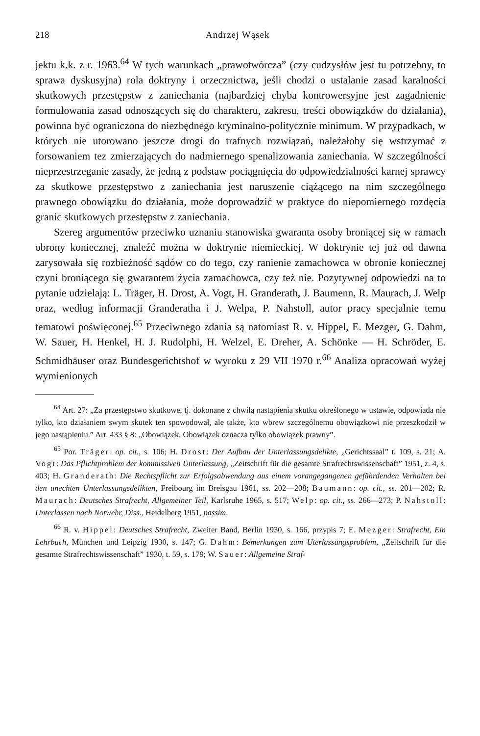218 Andrzej Wąsek
jektu k.k. z r. 1963.<sup>64</sup> W tych warunkach „prawotwórcza” (czy cudzysłów jest tu potrzebny, to sprawa dyskusyjna) rola doktryny i orzecznictwa, jeśli chodzi o ustalanie zasad karalności skutkowych przestępstw z zaniechania (najbardziej chyba kontrowersyjne jest zagadnienie formułowania zasad odnoszących się do charakteru, zakresu, treści obowiązków do działania), powinna być ograniczona do niezbędnego kryminalno-politycznie minimum. W przypadkach, w których nie utorowano jeszcze drogi do trafnych rozwiązań, należałoby się wstrzymać z forsowaniem tez zmierzających do nadmiernego spenalizowania zaniechania. W szczególności nieprzestrzeganie zasady, że jedną z podstaw pociągnięcia do odpowiedzialności karnej sprawcy za skutkowe przestępstwo z zaniechania jest naruszenie ciążącego na nim szczególnego prawnego obowiązku do działania, może doprowadzić w praktyce do niepomiernego rozdęcia granic skutkowych przestępstw z zaniechania.
Szereg argumentów przeciwko uznaniu stanowiska gwaranta osoby broniącej się w ramach obrony koniecznej, znaleźć można w doktrynie niemieckiej. W doktrynie tej już od dawna zarysowała się rozbieżność sądów co do tego, czy ranienie zamachowca w obronie koniecznej czyni broniącego się gwarantem życia zamachowca, czy też nie. Pozytywnej odpowiedzi na to pytanie udzielają: L. Träger, H. Drost, A. Vogt, H. Granderath, J. Baumenn, R. Maurach, J. Welp oraz, według informacji Granderatha i J. Welpa, P. Nahstoll, autor pracy specjalnie temu tematowi poświęconej.<sup>65</sup> Przeciwnego zdania są natomiast R. v. Hippel, E. Mezger, G. Dahm, W. Sauer, H. Henkel, H. J. Rudolphi, H. Welzel, E. Dreher, A. Schönke — H. Schröder, E. Schmidhäuser oraz Bundesgerichtshof w wyroku z 29 VII 1970 r.<sup>66</sup> Analiza opracowań wyżej wymienionych
<sup>64</sup> Art. 27: „Za przestępstwo skutkowe, tj. dokonane z chwilą nastąpienia skutku określonego w ustawie, odpowiada nie tylko, kto działaniem swym skutek ten spowodował, ale także, kto wbrew szczególnemu obowiązkowi nie przeszkodził w jego nastąpieniu.” Art. 433 § 8: „Obowiązek. Obowiązek oznacza tylko obowiązek prawny”.
<sup>65</sup> Por. Träger: op. cit., s. 106; H. Drost: Der Aufbau der Unterlassungsdelikte, „Gerichtssaal” t. 109, s. 21; A. Vogt: Das Pflichtproblem der kommissiven Unterlassung, „Zeitschrift für die gesamte Strafrechtswissenschaft” 1951, z. 4, s. 403; H. Granderath: Die Rechtspflicht zur Erfolgsabwendung aus einem vorangegangenen gefährdenden Verhalten bei den unechten Unterlassungsdelikten, Freibourg im Breisgau 1961, ss. 202—208; Baumann: op. cit., ss. 201—202; R. Maurach: Deutsches Strafrecht, Allgemeiner Teil, Karlsruhe 1965, s. 517; Welp: op. cit., ss. 266—273; P. Nahstoll: Unterlassen nach Notwehr, Diss., Heidelberg 1951, passim.
<sup>66</sup> R. v. Hippel: Deutsches Strafrecht, Zweiter Band, Berlin 1930, s. 166, przypis 7; E. Mezger: Strafrecht, Ein Lehrbuch, München und Leipzig 1930, s. 147; G. Dahm: Bemerkungen zum Uterlassungsproblem, „Zeitschrift für die gesamte Strafrechtswissenschaft” 1930, t. 59, s. 179; W. Sauer: Allgemeine Straf-